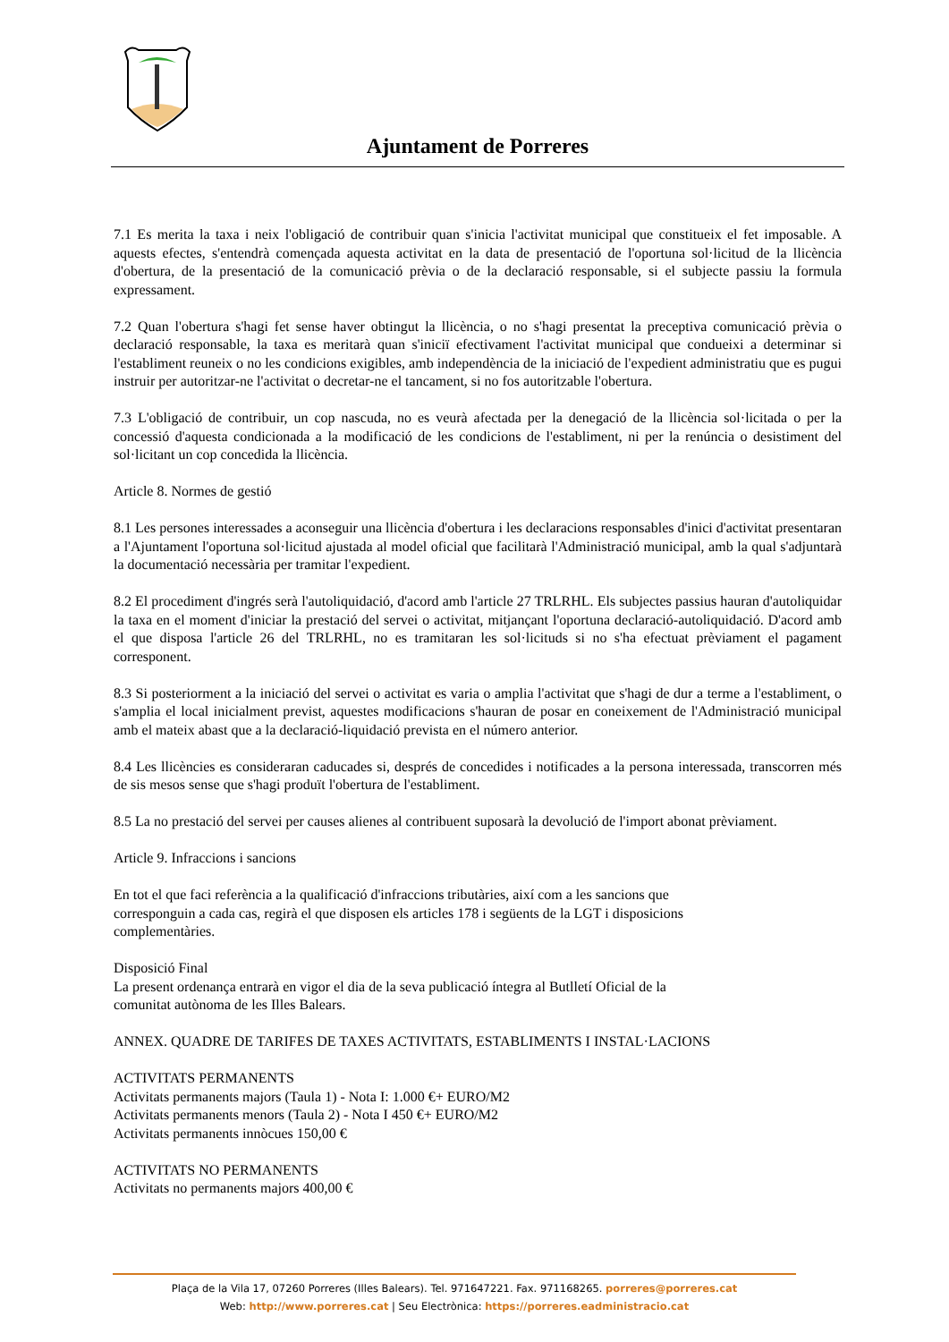Ajuntament de Porreres
7.1 Es merita la taxa i neix l'obligació de contribuir quan s'inicia l'activitat municipal que constitueix el fet imposable. A aquests efectes, s'entendrà començada aquesta activitat en la data de presentació de l'oportuna sol·licitud de la llicència d'obertura, de la presentació de la comunicació prèvia o de la declaració responsable, si el subjecte passiu la formula expressament.
7.2 Quan l'obertura s'hagi fet sense haver obtingut la llicència, o no s'hagi presentat la preceptiva comunicació prèvia o declaració responsable, la taxa es meritarà quan s'iniciï efectivament l'activitat municipal que condueixi a determinar si l'establiment reuneix o no les condicions exigibles, amb independència de la iniciació de l'expedient administratiu que es pugui instruir per autoritzar-ne l'activitat o decretar-ne el tancament, si no fos autoritzable l'obertura.
7.3 L'obligació de contribuir, un cop nascuda, no es veurà afectada per la denegació de la llicència sol·licitada o per la concessió d'aquesta condicionada a la modificació de les condicions de l'establiment, ni per la renúncia o desistiment del sol·licitant un cop concedida la llicència.
Article 8. Normes de gestió
8.1 Les persones interessades a aconseguir una llicència d'obertura i les declaracions responsables d'inici d'activitat presentaran a l'Ajuntament l'oportuna sol·licitud ajustada al model oficial que facilitarà l'Administració municipal, amb la qual s'adjuntarà la documentació necessària per tramitar l'expedient.
8.2 El procediment d'ingrés serà l'autoliquidació, d'acord amb l'article 27 TRLRHL. Els subjectes passius hauran d'autoliquidar la taxa en el moment d'iniciar la prestació del servei o activitat, mitjançant l'oportuna declaració-autoliquidació. D'acord amb el que disposa l'article 26 del TRLRHL, no es tramitaran les sol·licituds si no s'ha efectuat prèviament el pagament corresponent.
8.3 Si posteriorment a la iniciació del servei o activitat es varia o amplia l'activitat que s'hagi de dur a terme a l'establiment, o s'amplia el local inicialment previst, aquestes modificacions s'hauran de posar en coneixement de l'Administració municipal amb el mateix abast que a la declaració-liquidació prevista en el número anterior.
8.4 Les llicències es consideraran caducades si, després de concedides i notificades a la persona interessada, transcorren més de sis mesos sense que s'hagi produït l'obertura de l'establiment.
8.5 La no prestació del servei per causes alienes al contribuent suposarà la devolució de l'import abonat prèviament.
Article 9. Infraccions i sancions
En tot el que faci referència a la qualificació d'infraccions tributàries, així com a les sancions que
corresponguin a cada cas, regirà el que disposen els articles 178 i següents de la LGT i disposicions
complementàries.
Disposició Final
La present ordenança entrarà en vigor el dia de la seva publicació íntegra al Butlletí Oficial de la
comunitat autònoma de les Illes Balears.
ANNEX. QUADRE DE TARIFES DE TAXES ACTIVITATS, ESTABLIMENTS I INSTAL·LACIONS
ACTIVITATS PERMANENTS
Activitats permanents majors (Taula 1) - Nota I: 1.000 €+ EURO/M2
Activitats permanents menors (Taula 2) - Nota I 450 €+ EURO/M2
Activitats permanents innòcues 150,00 €
ACTIVITATS NO PERMANENTS
Activitats no permanents majors 400,00 €
Plaça de la Vila 17, 07260 Porreres (Illes Balears). Tel. 971647221. Fax. 971168265. porreres@porreres.cat
Web: http://www.porreres.cat | Seu Electrònica: https://porreres.eadministracio.cat